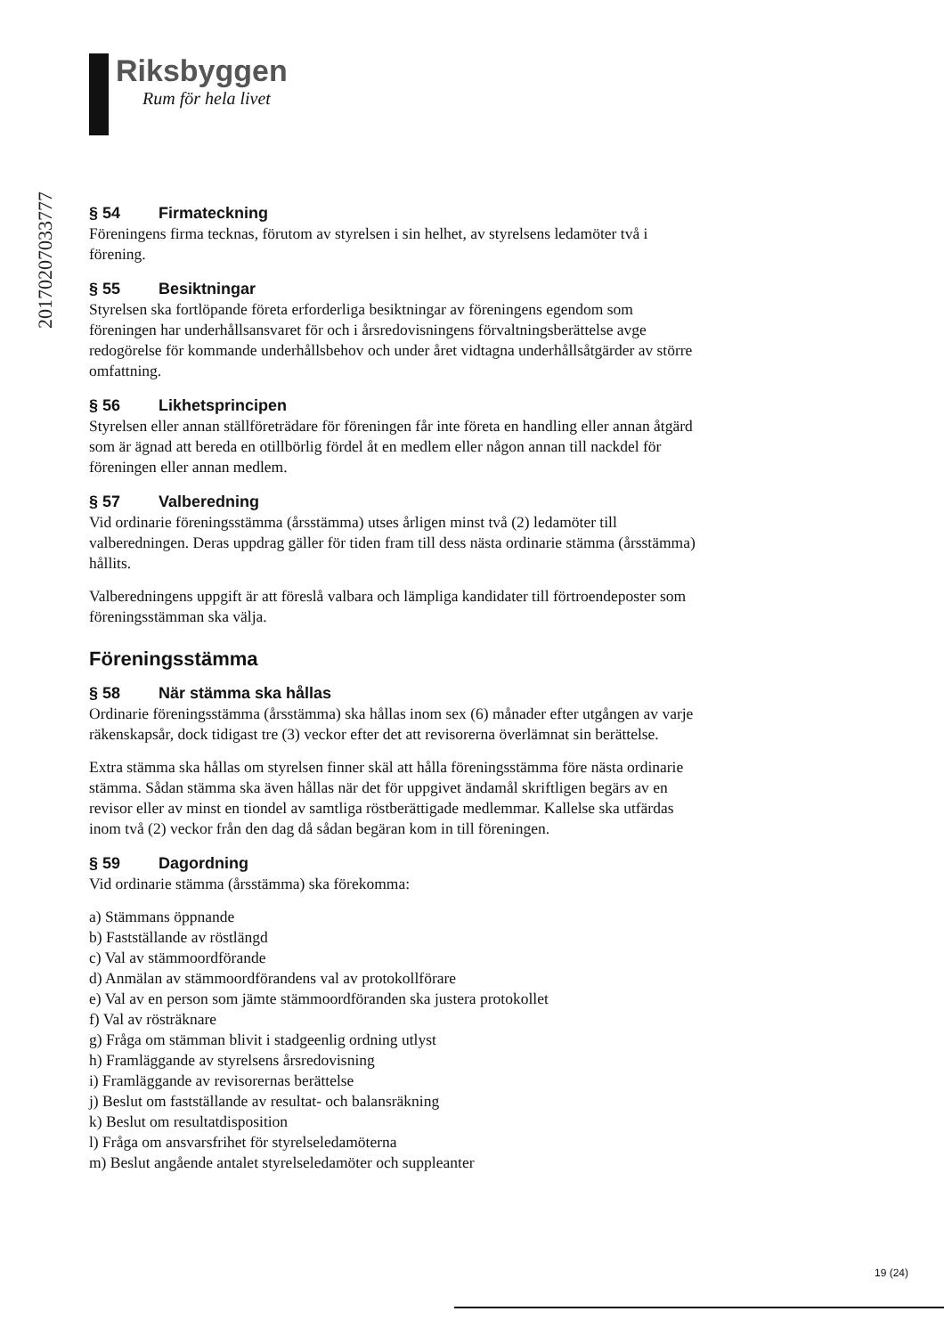20170207033777
Riksbyggen
Rum för hela livet
§ 54 Firmateckning
Föreningens firma tecknas, förutom av styrelsen i sin helhet, av styrelsens ledamöter två i förening.
§ 55 Besiktningar
Styrelsen ska fortlöpande företa erforderliga besiktningar av föreningens egendom som föreningen har underhållsansvaret för och i årsredovisningens förvaltningsberättelse avge redogörelse för kommande underhållsbehov och under året vidtagna underhållsåtgärder av större omfattning.
§ 56 Likhetsprincipen
Styrelsen eller annan ställföreträdare för föreningen får inte företa en handling eller annan åtgärd som är ägnad att bereda en otillbörlig fördel åt en medlem eller någon annan till nackdel för föreningen eller annan medlem.
§ 57 Valberedning
Vid ordinarie föreningsstämma (årsstämma) utses årligen minst två (2) ledamöter till valberedningen. Deras uppdrag gäller för tiden fram till dess nästa ordinarie stämma (årsstämma) hållits.
Valberedningens uppgift är att föreslå valbara och lämpliga kandidater till förtroendeposter som föreningsstämman ska välja.
Föreningsstämma
§ 58 När stämma ska hållas
Ordinarie föreningsstämma (årsstämma) ska hållas inom sex (6) månader efter utgången av varje räkenskapsår, dock tidigast tre (3) veckor efter det att revisorerna överlämnat sin berättelse.
Extra stämma ska hållas om styrelsen finner skäl att hålla föreningsstämma före nästa ordinarie stämma. Sådan stämma ska även hållas när det för uppgivet ändamål skriftligen begärs av en revisor eller av minst en tiondel av samtliga röstberättigade medlemmar. Kallelse ska utfärdas inom två (2) veckor från den dag då sådan begäran kom in till föreningen.
§ 59 Dagordning
Vid ordinarie stämma (årsstämma) ska förekomma:
a) Stämmans öppnande
b) Fastställande av röstlängd
c) Val av stämmoordförande
d) Anmälan av stämmoordförandens val av protokollförare
e) Val av en person som jämte stämmoordföranden ska justera protokollet
f) Val av rösträknare
g) Fråga om stämman blivit i stadgeenlig ordning utlyst
h) Framläggande av styrelsens årsredovisning
i) Framläggande av revisorernas berättelse
j) Beslut om fastställande av resultat- och balansräkning
k) Beslut om resultatdisposition
l) Fråga om ansvarsfrihet för styrelseledamöterna
m) Beslut angående antalet styrelseledamöter och suppleanter
19 (24)